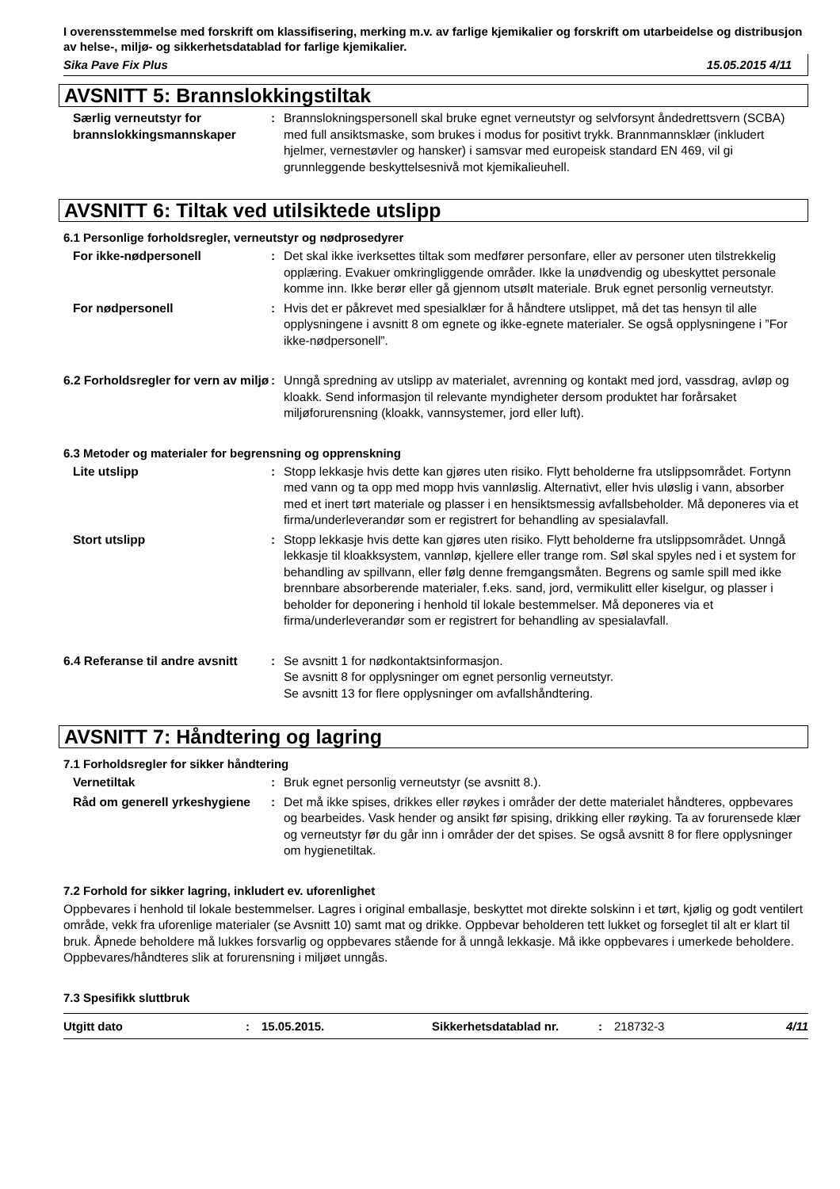I overensstemmelse med forskrift om klassifisering, merking m.v. av farlige kjemikalier og forskrift om utarbeidelse og distribusjon av helse-, miljø- og sikkerhetsdatablad for farlige kjemikalier.
Sika Pave Fix Plus 15.05.2015 4/11
AVSNITT 5: Brannslokkingstiltak
Særlig verneutstyr for brannslokkingsmannskaper
: Brannslokningspersonell skal bruke egnet verneutstyr og selvforsynt åndedrettsvern (SCBA) med full ansiktsmaske, som brukes i modus for positivt trykk. Brannmannsklær (inkludert hjelmer, vernestøvler og hansker) i samsvar med europeisk standard EN 469, vil gi grunnleggende beskyttelsesnivå mot kjemikalieuhell.
AVSNITT 6: Tiltak ved utilsiktede utslipp
6.1 Personlige forholdsregler, verneutstyr og nødprosedyrer
For ikke-nødpersonell : Det skal ikke iverksettes tiltak som medfører personfare, eller av personer uten tilstrekkelig opplæring. Evakuer omkringliggende områder. Ikke la unødvendig og ubeskyttet personale komme inn. Ikke berør eller gå gjennom utsølt materiale. Bruk egnet personlig verneutstyr.
For nødpersonell : Hvis det er påkrevet med spesialklær for å håndtere utslippet, må det tas hensyn til alle opplysningene i avsnitt 8 om egnete og ikke-egnete materialer. Se også opplysningene i ”For ikke-nødpersonell”.
6.2 Forholdsregler for vern av miljø
: Unngå spredning av utslipp av materialet, avrenning og kontakt med jord, vassdrag, avløp og kloakk. Send informasjon til relevante myndigheter dersom produktet har forårsaket miljøforurensning (kloakk, vannsystemer, jord eller luft).
6.3 Metoder og materialer for begrensning og opprenskning
Lite utslipp : Stopp lekkasje hvis dette kan gjøres uten risiko. Flytt beholderne fra utslippsområdet. Fortynn med vann og ta opp med mopp hvis vannløslig. Alternativt, eller hvis uløslig i vann, absorber med et inert tørt materiale og plasser i en hensiktsmessig avfallsbeholder. Må deponeres via et firma/underleverandør som er registrert for behandling av spesialavfall.
Stort utslipp : Stopp lekkasje hvis dette kan gjøres uten risiko. Flytt beholderne fra utslippsområdet. Unngå lekkasje til kloakksystem, vannløp, kjellere eller trange rom. Søl skal spyles ned i et system for behandling av spillvann, eller følg denne fremgangsmåten. Begrens og samle spill med ikke brennbare absorberende materialer, f.eks. sand, jord, vermikulitt eller kiselgur, og plasser i beholder for deponering i henhold til lokale bestemmelser. Må deponeres via et firma/underleverandør som er registrert for behandling av spesialavfall.
6.4 Referanse til andre avsnitt
: Se avsnitt 1 for nødkontaktsinformasjon.
Se avsnitt 8 for opplysninger om egnet personlig verneutstyr.
Se avsnitt 13 for flere opplysninger om avfallshåndtering.
AVSNITT 7: Håndtering og lagring
7.1 Forholdsregler for sikker håndtering
Vernetiltak : Bruk egnet personlig verneutstyr (se avsnitt 8.).
Råd om generell yrkeshygiene
: Det må ikke spises, drikkes eller røykes i områder der dette materialet håndteres, oppbevares og bearbeides. Vask hender og ansikt før spising, drikking eller røyking. Ta av forurensede klær og verneutstyr før du går inn i områder der det spises. Se også avsnitt 8 for flere opplysninger om hygienetiltak.
7.2 Forhold for sikker lagring, inkludert ev. uforenlighet
Oppbevares i henhold til lokale bestemmelser. Lagres i original emballasje, beskyttet mot direkte solskinn i et tørt, kjølig og godt ventilert område, vekk fra uforenlige materialer (se Avsnitt 10) samt mat og drikke. Oppbevar beholderen tett lukket og forseglet til alt er klart til bruk. Åpnede beholdere må lukkes forsvarlig og oppbevares stående for å unngå lekkasje. Må ikke oppbevares i umerkede beholdere. Oppbevares/håndteres slik at forurensning i miljøet unngås.
7.3 Spesifikk sluttbruk
Utgitt dato: 15.05.2015. Sikkerhetsdatablad nr.: 218732-3 4/11